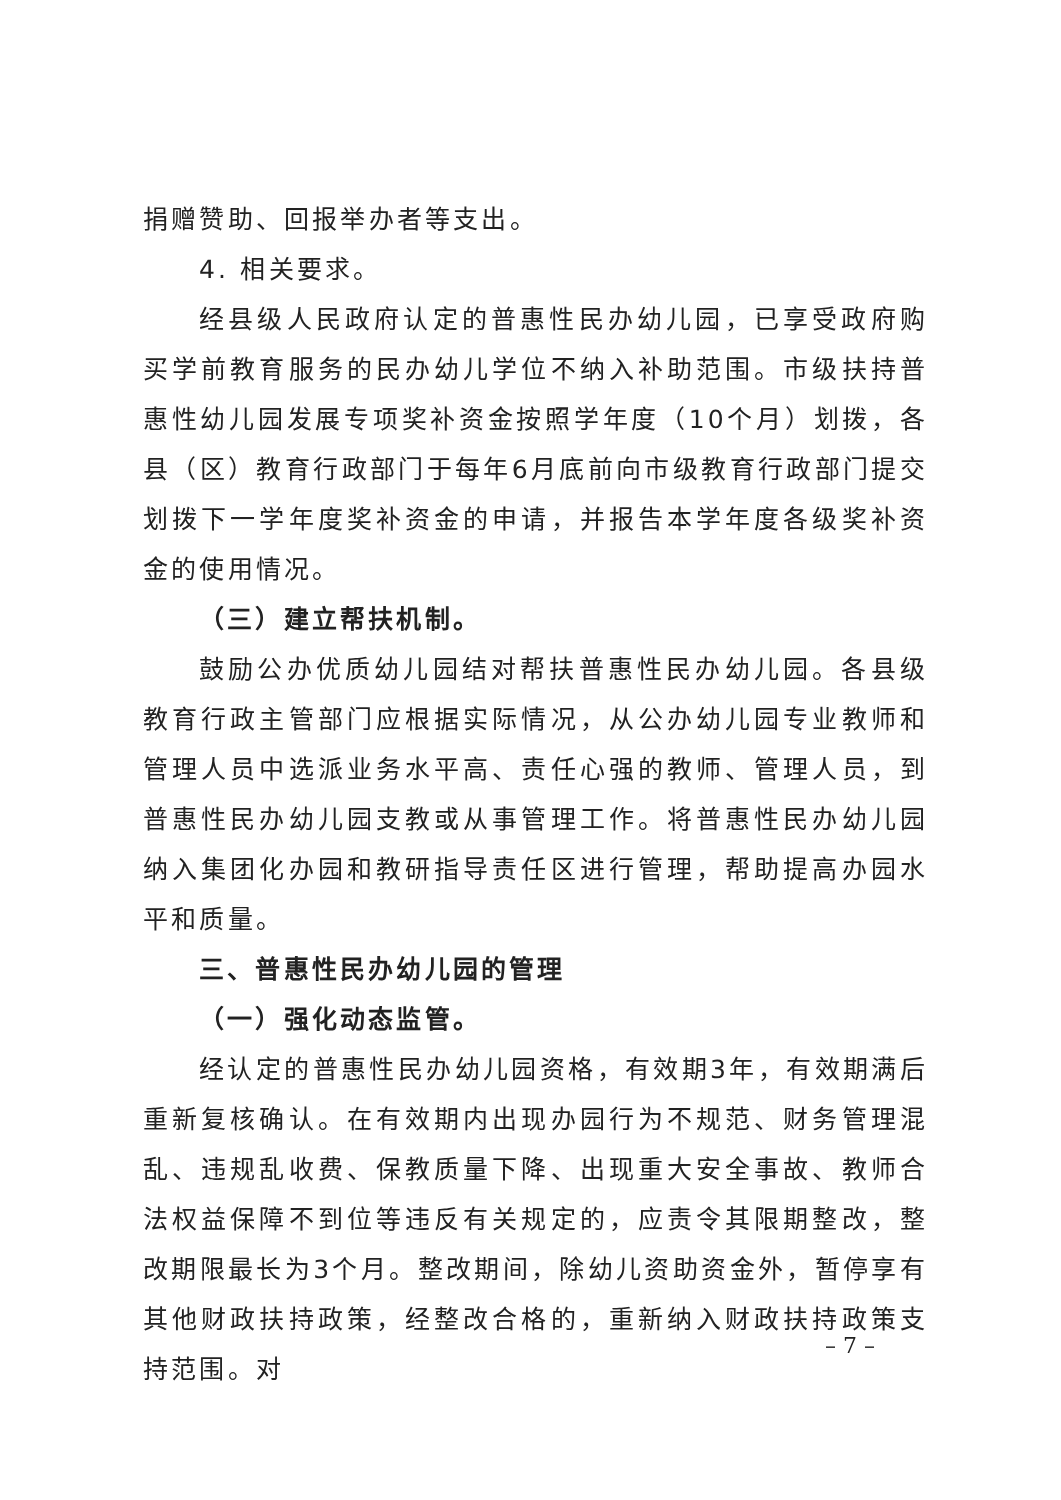捐赠赞助、回报举办者等支出。
4. 相关要求。
经县级人民政府认定的普惠性民办幼儿园，已享受政府购买学前教育服务的民办幼儿学位不纳入补助范围。市级扶持普惠性幼儿园发展专项奖补资金按照学年度（10个月）划拨，各县（区）教育行政部门于每年6月底前向市级教育行政部门提交划拨下一学年度奖补资金的申请，并报告本学年度各级奖补资金的使用情况。
（三）建立帮扶机制。
鼓励公办优质幼儿园结对帮扶普惠性民办幼儿园。各县级教育行政主管部门应根据实际情况，从公办幼儿园专业教师和管理人员中选派业务水平高、责任心强的教师、管理人员，到普惠性民办幼儿园支教或从事管理工作。将普惠性民办幼儿园纳入集团化办园和教研指导责任区进行管理，帮助提高办园水平和质量。
三、普惠性民办幼儿园的管理
（一）强化动态监管。
经认定的普惠性民办幼儿园资格，有效期3年，有效期满后重新复核确认。在有效期内出现办园行为不规范、财务管理混乱、违规乱收费、保教质量下降、出现重大安全事故、教师合法权益保障不到位等违反有关规定的，应责令其限期整改，整改期限最长为3个月。整改期间，除幼儿资助资金外，暂停享有其他财政扶持政策，经整改合格的，重新纳入财政扶持政策支持范围。对
– 7 –